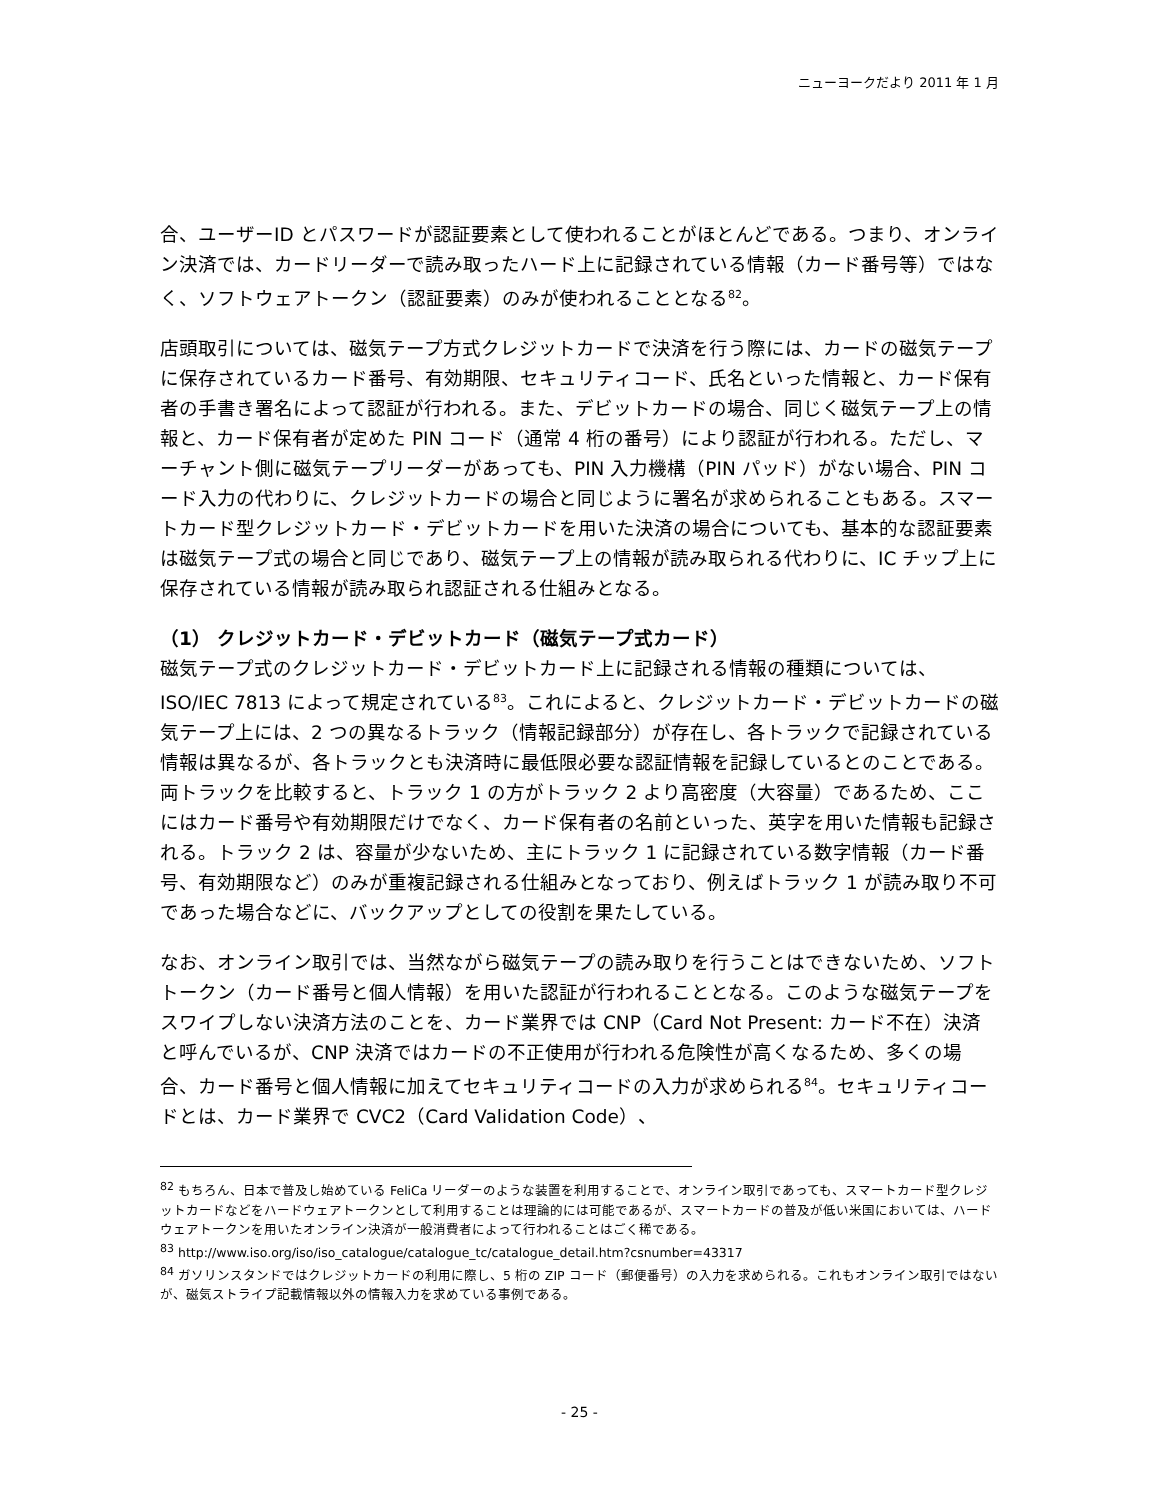ニューヨークだより 2011 年 1 月
合、ユーザーID とパスワードが認証要素として使われることがほとんどである。つまり、オンライン決済では、カードリーダーで読み取ったハード上に記録されている情報（カード番号等）ではなく、ソフトウェアトークン（認証要素）のみが使われることとなる<sup>82</sup>。
店頭取引については、磁気テープ方式クレジットカードで決済を行う際には、カードの磁気テープに保存されているカード番号、有効期限、セキュリティコード、氏名といった情報と、カード保有者の手書き署名によって認証が行われる。また、デビットカードの場合、同じく磁気テープ上の情報と、カード保有者が定めた PIN コード（通常 4 桁の番号）により認証が行われる。ただし、マーチャント側に磁気テープリーダーがあっても、PIN 入力機構（PIN パッド）がない場合、PIN コード入力の代わりに、クレジットカードの場合と同じように署名が求められることもある。スマートカード型クレジットカード・デビットカードを用いた決済の場合についても、基本的な認証要素は磁気テープ式の場合と同じであり、磁気テープ上の情報が読み取られる代わりに、IC チップ上に保存されている情報が読み取られ認証される仕組みとなる。
（1） クレジットカード・デビットカード（磁気テープ式カード）
磁気テープ式のクレジットカード・デビットカード上に記録される情報の種類については、ISO/IEC 7813 によって規定されている<sup>83</sup>。これによると、クレジットカード・デビットカードの磁気テープ上には、2 つの異なるトラック（情報記録部分）が存在し、各トラックで記録されている情報は異なるが、各トラックとも決済時に最低限必要な認証情報を記録しているとのことである。両トラックを比較すると、トラック 1 の方がトラック 2 より高密度（大容量）であるため、ここにはカード番号や有効期限だけでなく、カード保有者の名前といった、英字を用いた情報も記録される。トラック 2 は、容量が少ないため、主にトラック 1 に記録されている数字情報（カード番号、有効期限など）のみが重複記録される仕組みとなっており、例えばトラック 1 が読み取り不可であった場合などに、バックアップとしての役割を果たしている。
なお、オンライン取引では、当然ながら磁気テープの読み取りを行うことはできないため、ソフトトークン（カード番号と個人情報）を用いた認証が行われることとなる。このような磁気テープをスワイプしない決済方法のことを、カード業界では CNP（Card Not Present: カード不在）決済と呼んでいるが、CNP 決済ではカードの不正使用が行われる危険性が高くなるため、多くの場合、カード番号と個人情報に加えてセキュリティコードの入力が求められる<sup>84</sup>。セキュリティコードとは、カード業界で CVC2（Card Validation Code）、
<sup>82</sup> もちろん、日本で普及し始めている FeliCa リーダーのような装置を利用することで、オンライン取引であっても、スマートカード型クレジットカードなどをハードウェアトークンとして利用することは理論的には可能であるが、スマートカードの普及が低い米国においては、ハードウェアトークンを用いたオンライン決済が一般消費者によって行われることはごく稀である。
<sup>83</sup> http://www.iso.org/iso/iso_catalogue/catalogue_tc/catalogue_detail.htm?csnumber=43317
<sup>84</sup> ガソリンスタンドではクレジットカードの利用に際し、5 桁の ZIP コード（郵便番号）の入力を求められる。これもオンライン取引ではないが、磁気ストライプ記載情報以外の情報入力を求めている事例である。
- 25 -